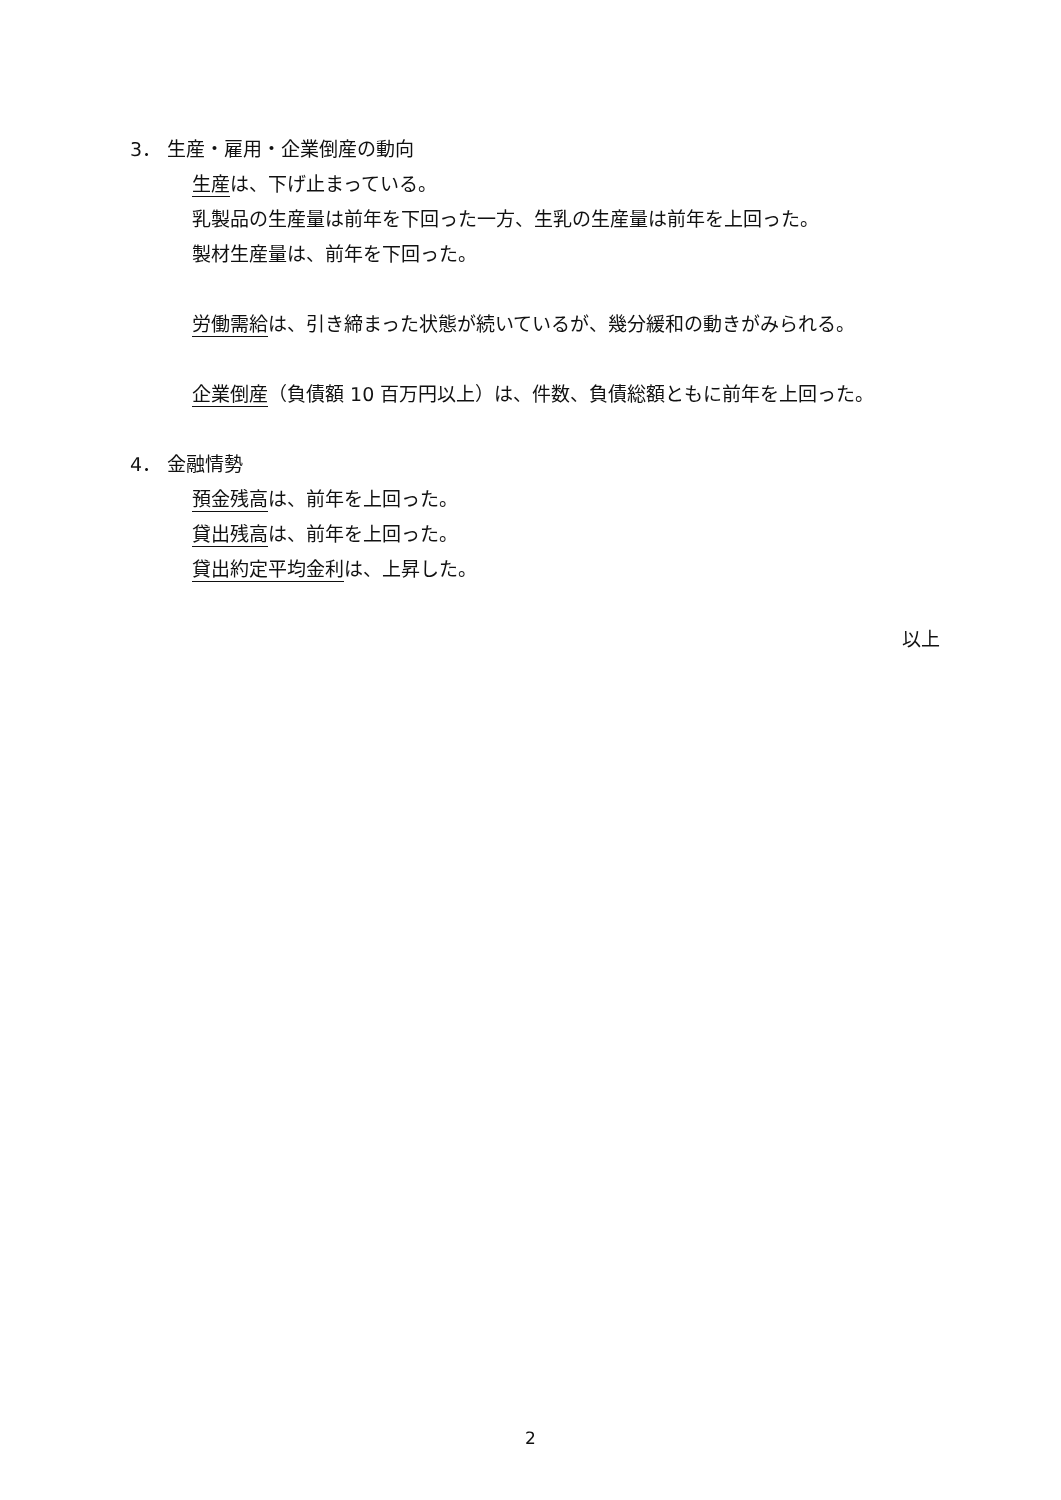3． 生産・雇用・企業倒産の動向
生産は、下げ止まっている。
乳製品の生産量は前年を下回った一方、生乳の生産量は前年を上回った。
製材生産量は、前年を下回った。
労働需給は、引き締まった状態が続いているが、幾分緩和の動きがみられる。
企業倒産（負債額 10 百万円以上）は、件数、負債総額ともに前年を上回った。
4． 金融情勢
預金残高は、前年を上回った。
貸出残高は、前年を上回った。
貸出約定平均金利は、上昇した。
以上
2